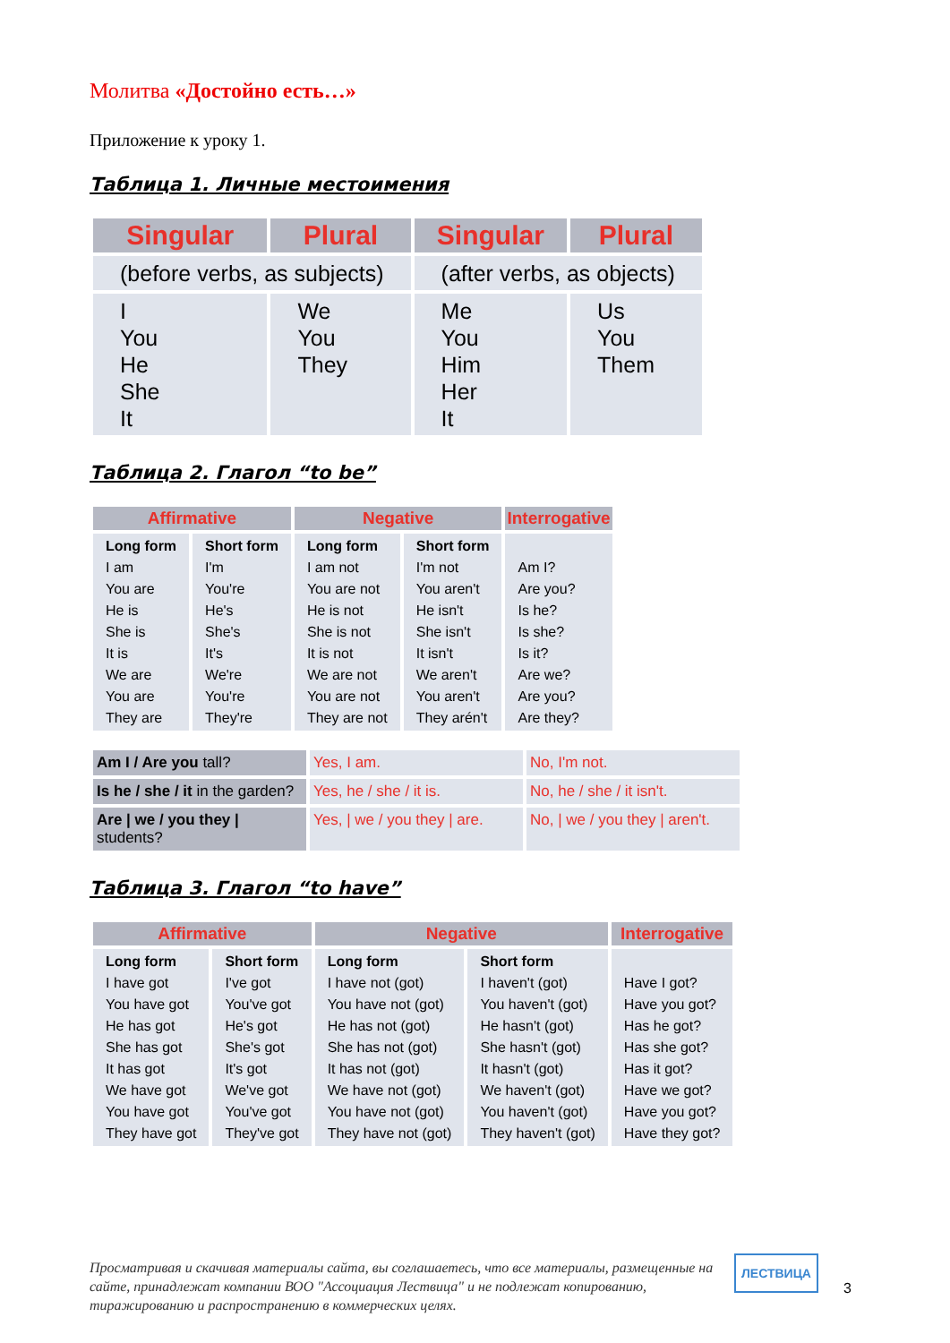Молитва «Достойно есть…»
Приложение к уроку 1.
Таблица 1. Личные местоимения
| Singular | Plural | Singular | Plural |
| --- | --- | --- | --- |
| (before verbs, as subjects) | | (after verbs, as objects) | |
| I You He She It | We You They | Me You Him Her It | Us You Them |
Таблица 2. Глагол “to be”
| Affirmative | | Negative | | Interrogative |
| --- | --- | --- | --- | --- |
| Long form I am You are He is She is It is We are You are They are | Short form I'm You're He's She's It's We're You're They're | Long form I am not You are not He is not She is not It is not We are not You are not They are not | Short form I'm not You aren't He isn't She isn't It isn't We aren't You aren't They arén't | Am I? Are you? Is he? Is she? Is it? Are we? Are you? Are they? |
| Am I / Are you tall? | Yes, I am. | No, I'm not. |
| Is he / she / it in the garden? | Yes, he / she / it is. | No, he / she / it isn't. |
| Are / we / you they / students? | Yes, / we / you they / are. | No, / we / you they / aren't. |
Таблица 3. Глагол “to have”
| Affirmative | | Negative | | Interrogative |
| --- | --- | --- | --- | --- |
| Long form I have got You have got He has got She has got It has got We have got You have got They have got | Short form I've got You've got He's got She's got It's got We've got You've got They've got | Long form I have not (got) You have not (got) He has not (got) She has not (got) It has not (got) We have not (got) You have not (got) They have not (got) | Short form I haven't (got) You haven't (got) He hasn't (got) She hasn't (got) It hasn't (got) We haven't (got) You haven't (got) They haven't (got) | Have I got? Have you got? Has he got? Has she got? Has it got? Have we got? Have you got? Have they got? |
Просматривая и скачивая материалы сайта, вы соглашаетесь, что все материалы, размещенные на сайте, принадлежат компании ВОО "Ассоциация Лествица" и не подлежат копированию, тиражированию и распространению в коммерческих целях.
ЛЕСТВИЦА
3